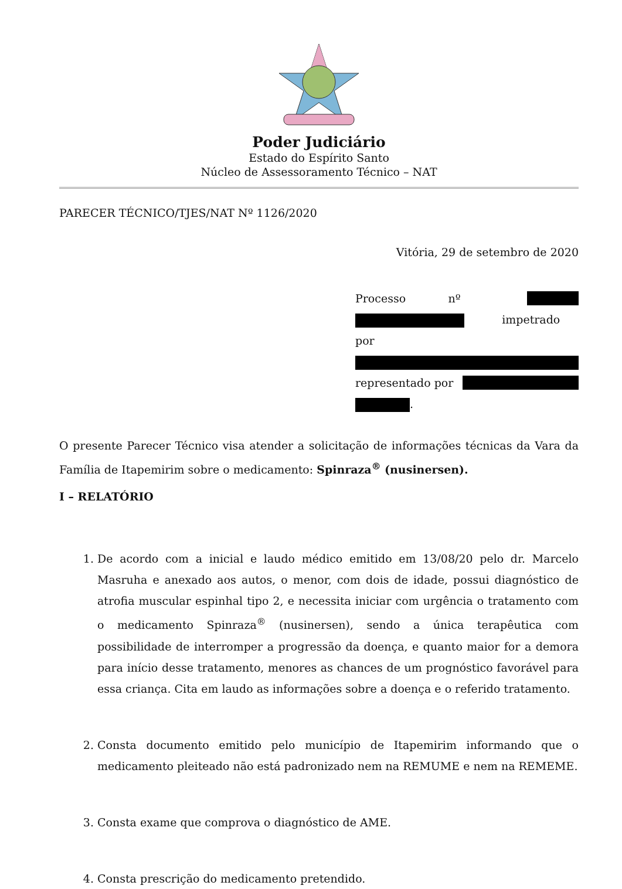Poder Judiciário
Estado do Espírito Santo
Núcleo de Assessoramento Técnico – NAT
PARECER TÉCNICO/TJES/NAT Nº 1126/2020
Vitória, 29 de setembro de 2020
Processo nº
impetrado por
representado por
.
O presente Parecer Técnico visa atender a solicitação de informações técnicas da Vara da Família de Itapemirim sobre o medicamento: Spinraza<sup>®</sup> (nusinersen).
I – RELATÓRIO
1. De acordo com a inicial e laudo médico emitido em 13/08/20 pelo dr. Marcelo Masruha e anexado aos autos, o menor, com dois de idade, possui diagnóstico de atrofia muscular espinhal tipo 2, e necessita iniciar com urgência o tratamento com o medicamento Spinraza<sup>®</sup> (nusinersen), sendo a única terapêutica com possibilidade de interromper a progressão da doença, e quanto maior for a demora para início desse tratamento, menores as chances de um prognóstico favorável para essa criança. Cita em laudo as informações sobre a doença e o referido tratamento.
2. Consta documento emitido pelo município de Itapemirim informando que o medicamento pleiteado não está padronizado nem na REMUME e nem na REMEME.
3. Consta exame que comprova o diagnóstico de AME.
4. Consta prescrição do medicamento pretendido.